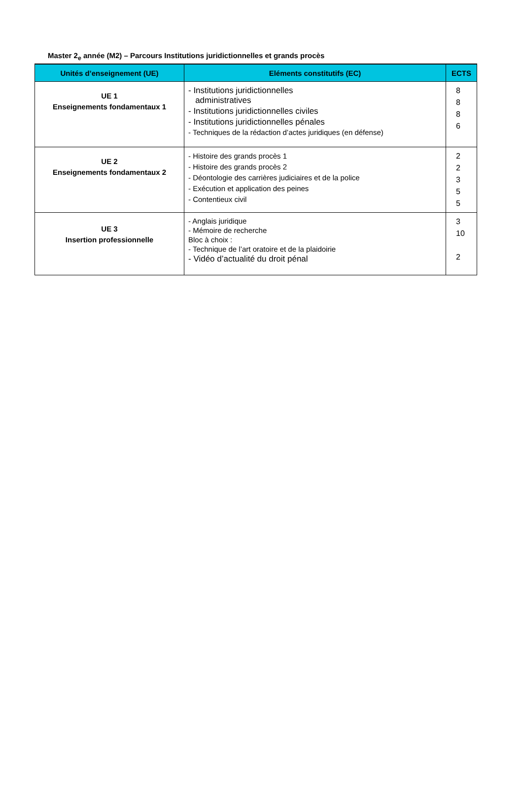Master 2<sub>e</sub> année (M2) – Parcours Institutions juridictionnelles et grands procès
| Unités d’enseignement (UE) | Eléments constitutifs (EC) | ECTS |
| --- | --- | --- |
| UE 1 Enseignements fondamentaux 1 | - Institutions juridictionnelles administratives - Institutions juridictionnelles civiles - Institutions juridictionnelles pénales - Techniques de la rédaction d’actes juridiques (en défense) | 8 8 8 6 |
| UE 2 Enseignements fondamentaux 2 | - Histoire des grands procès 1 - Histoire des grands procès 2 - Déontologie des carrières judiciaires et de la police - Exécution et application des peines - Contentieux civil | 2 2 3 5 5 |
| UE 3 Insertion professionnelle | - Anglais juridique - Mémoire de recherche Bloc à choix : - Technique de l’art oratoire et de la plaidoirie - Vidéo d’actualité du droit pénal | 3 10 2 |